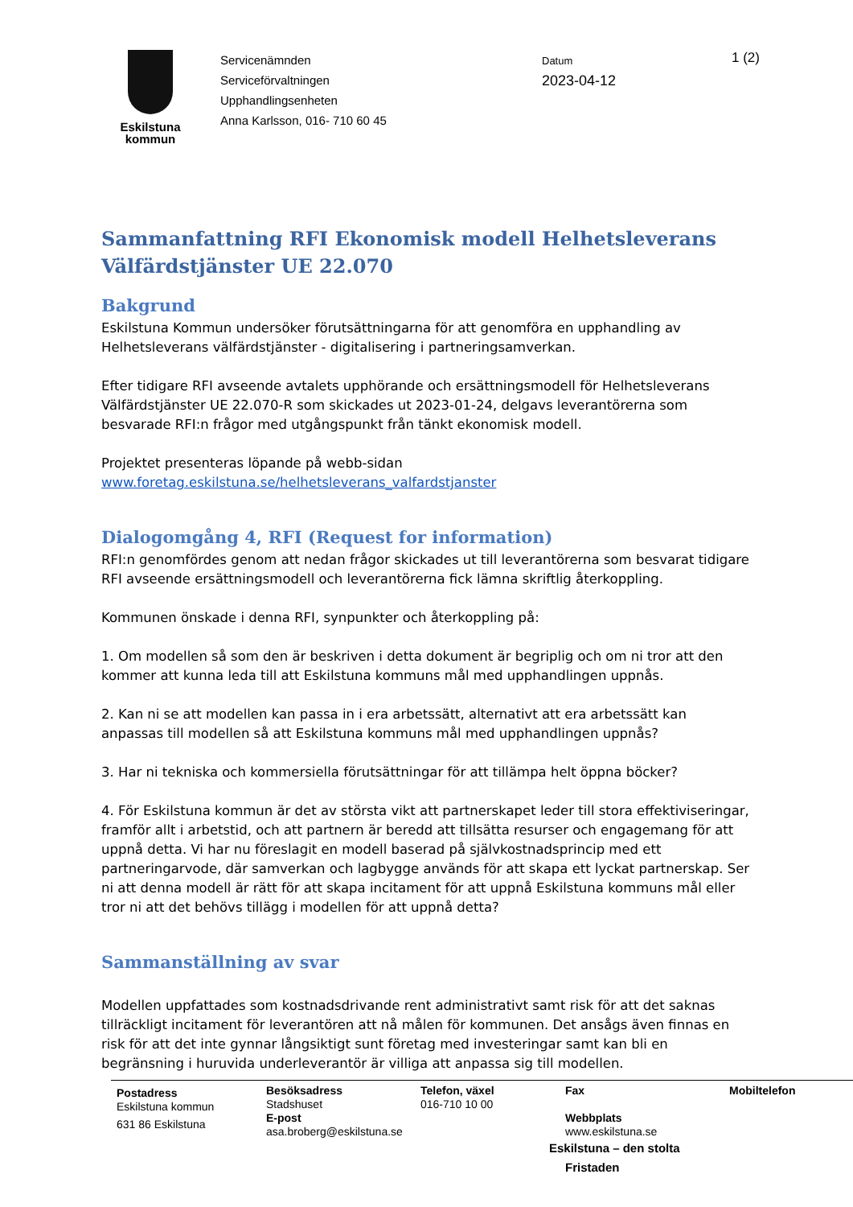Eskilstuna
kommun
Servicenämnden
Serviceförvaltningen
Upphandlingsenheten
Anna Karlsson, 016- 710 60 45
Datum
2023-04-12
1 (2)
Sammanfattning RFI Ekonomisk modell Helhetsleverans Välfärdstjänster UE 22.070
Bakgrund
Eskilstuna Kommun undersöker förutsättningarna för att genomföra en upphandling av Helhetsleverans välfärdstjänster - digitalisering i partneringsamverkan.
Efter tidigare RFI avseende avtalets upphörande och ersättningsmodell för Helhetsleverans Välfärdstjänster UE 22.070-R som skickades ut 2023-01-24, delgavs leverantörerna som besvarade RFI:n frågor med utgångspunkt från tänkt ekonomisk modell.
Projektet presenteras löpande på webb-sidan
www.foretag.eskilstuna.se/helhetsleverans_valfardstjanster
Dialogomgång 4, RFI (Request for information)
RFI:n genomfördes genom att nedan frågor skickades ut till leverantörerna som besvarat tidigare RFI avseende ersättningsmodell och leverantörerna fick lämna skriftlig återkoppling.
Kommunen önskade i denna RFI, synpunkter och återkoppling på:
1. Om modellen så som den är beskriven i detta dokument är begriplig och om ni tror att den kommer att kunna leda till att Eskilstuna kommuns mål med upphandlingen uppnås.
2. Kan ni se att modellen kan passa in i era arbetssätt, alternativt att era arbetssätt kan anpassas till modellen så att Eskilstuna kommuns mål med upphandlingen uppnås?
3. Har ni tekniska och kommersiella förutsättningar för att tillämpa helt öppna böcker?
4. För Eskilstuna kommun är det av största vikt att partnerskapet leder till stora effektiviseringar, framför allt i arbetstid, och att partnern är beredd att tillsätta resurser och engagemang för att uppnå detta. Vi har nu föreslagit en modell baserad på självkostnadsprincip med ett partneringarvode, där samverkan och lagbygge används för att skapa ett lyckat partnerskap. Ser ni att denna modell är rätt för att skapa incitament för att uppnå Eskilstuna kommuns mål eller tror ni att det behövs tillägg i modellen för att uppnå detta?
Sammanställning av svar
Modellen uppfattades som kostnadsdrivande rent administrativt samt risk för att det saknas tillräckligt incitament för leverantören att nå målen för kommunen. Det ansågs även finnas en risk för att det inte gynnar långsiktigt sunt företag med investeringar samt kan bli en begränsning i huruvida underleverantör är villiga att anpassa sig till modellen.
Postadress
Eskilstuna kommun
631 86 Eskilstuna
Besöksadress
Stadshuset
E-post
asa.broberg@eskilstuna.se
Telefon, växel
016-710 10 00
Fax
Webbplats
www.eskilstuna.se
Eskilstuna – den stolta Fristaden
Mobiltelefon